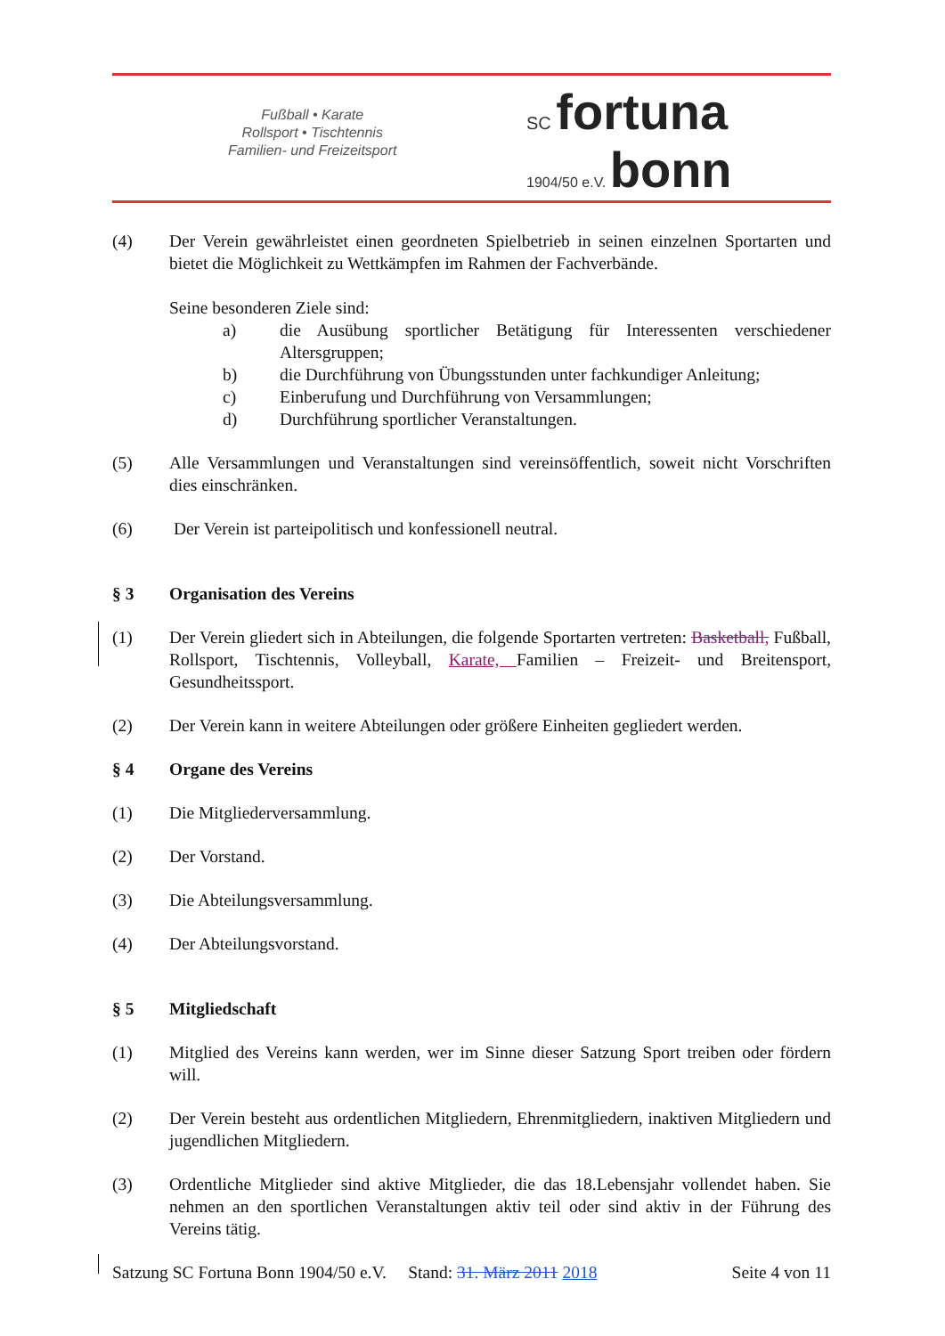Fußball • Karate
Rollsport • Tischtennis
Familien- und Freizeitsport
SC fortuna
1904/50 e.V. bonn
(4) Der Verein gewährleistet einen geordneten Spielbetrieb in seinen einzelnen Sportarten und bietet die Möglichkeit zu Wettkämpfen im Rahmen der Fachverbände.
Seine besonderen Ziele sind:
a) die Ausübung sportlicher Betätigung für Interessenten verschiedener Altersgruppen;
b) die Durchführung von Übungsstunden unter fachkundiger Anleitung;
c) Einberufung und Durchführung von Versammlungen;
d) Durchführung sportlicher Veranstaltungen.
(5) Alle Versammlungen und Veranstaltungen sind vereinsöffentlich, soweit nicht Vorschriften dies einschränken.
(6) Der Verein ist parteipolitisch und konfessionell neutral.
§ 3 Organisation des Vereins
(1) Der Verein gliedert sich in Abteilungen, die folgende Sportarten vertreten: Basketball, Fußball, Rollsport, Tischtennis, Volleyball, Karate, Familien – Freizeit- und Breitensport, Gesundheitssport.
(2) Der Verein kann in weitere Abteilungen oder größere Einheiten gegliedert werden.
§ 4 Organe des Vereins
(1) Die Mitgliederversammlung.
(2) Der Vorstand.
(3) Die Abteilungsversammlung.
(4) Der Abteilungsvorstand.
§ 5 Mitgliedschaft
(1) Mitglied des Vereins kann werden, wer im Sinne dieser Satzung Sport treiben oder fördern will.
(2) Der Verein besteht aus ordentlichen Mitgliedern, Ehrenmitgliedern, inaktiven Mitgliedern und jugendlichen Mitgliedern.
(3) Ordentliche Mitglieder sind aktive Mitglieder, die das 18.Lebensjahr vollendet haben. Sie nehmen an den sportlichen Veranstaltungen aktiv teil oder sind aktiv in der Führung des Vereins tätig.
Satzung SC Fortuna Bonn 1904/50 e.V. Stand: 31. März 2011 2018 Seite 4 von 11